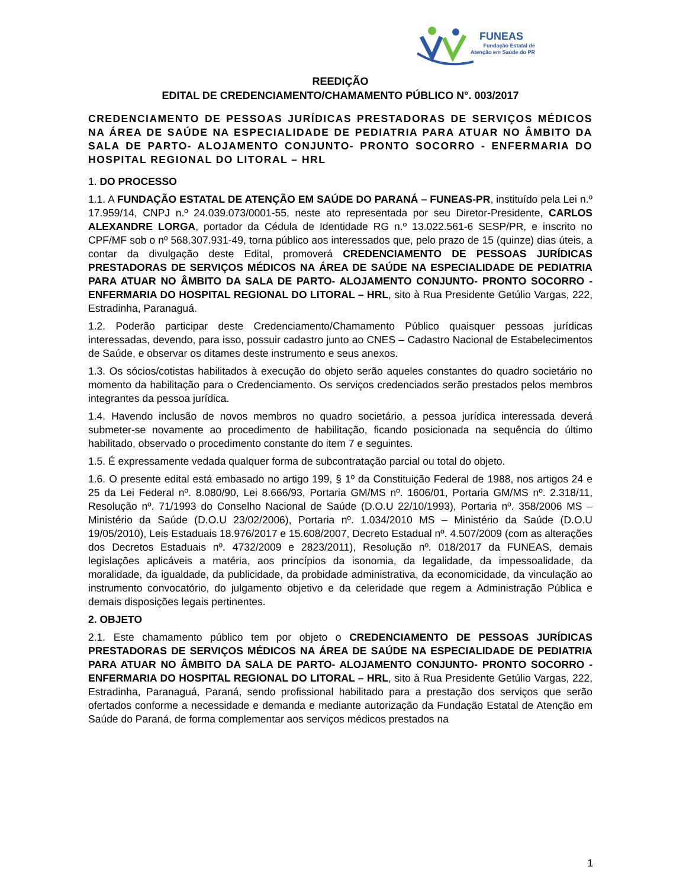FUNEAS
Fundação Estatal de
Atenção em Saúde do PR
REEDIÇÃO
EDITAL DE CREDENCIAMENTO/CHAMAMENTO PÚBLICO N°. 003/2017
CREDENCIAMENTO DE PESSOAS JURÍDICAS PRESTADORAS DE SERVIÇOS MÉDICOS NA ÁREA DE SAÚDE NA ESPECIALIDADE DE PEDIATRIA PARA ATUAR NO ÂMBITO DA SALA DE PARTO- ALOJAMENTO CONJUNTO- PRONTO SOCORRO - ENFERMARIA DO HOSPITAL REGIONAL DO LITORAL – HRL
1. DO PROCESSO
1.1. A FUNDAÇÃO ESTATAL DE ATENÇÃO EM SAÚDE DO PARANÁ – FUNEAS-PR, instituído pela Lei n.º 17.959/14, CNPJ n.º 24.039.073/0001-55, neste ato representada por seu Diretor-Presidente, CARLOS ALEXANDRE LORGA, portador da Cédula de Identidade RG n.º 13.022.561-6 SESP/PR, e inscrito no CPF/MF sob o nº 568.307.931-49, torna público aos interessados que, pelo prazo de 15 (quinze) dias úteis, a contar da divulgação deste Edital, promoverá CREDENCIAMENTO DE PESSOAS JURÍDICAS PRESTADORAS DE SERVIÇOS MÉDICOS NA ÁREA DE SAÚDE NA ESPECIALIDADE DE PEDIATRIA PARA ATUAR NO ÂMBITO DA SALA DE PARTO- ALOJAMENTO CONJUNTO- PRONTO SOCORRO - ENFERMARIA DO HOSPITAL REGIONAL DO LITORAL – HRL, sito à Rua Presidente Getúlio Vargas, 222, Estradinha, Paranaguá.
1.2. Poderão participar deste Credenciamento/Chamamento Público quaisquer pessoas jurídicas interessadas, devendo, para isso, possuir cadastro junto ao CNES – Cadastro Nacional de Estabelecimentos de Saúde, e observar os ditames deste instrumento e seus anexos.
1.3. Os sócios/cotistas habilitados à execução do objeto serão aqueles constantes do quadro societário no momento da habilitação para o Credenciamento. Os serviços credenciados serão prestados pelos membros integrantes da pessoa jurídica.
1.4. Havendo inclusão de novos membros no quadro societário, a pessoa jurídica interessada deverá submeter-se novamente ao procedimento de habilitação, ficando posicionada na sequência do último habilitado, observado o procedimento constante do item 7 e seguintes.
1.5. É expressamente vedada qualquer forma de subcontratação parcial ou total do objeto.
1.6. O presente edital está embasado no artigo 199, § 1º da Constituição Federal de 1988, nos artigos 24 e 25 da Lei Federal nº. 8.080/90, Lei 8.666/93, Portaria GM/MS nº. 1606/01, Portaria GM/MS nº. 2.318/11, Resolução nº. 71/1993 do Conselho Nacional de Saúde (D.O.U 22/10/1993), Portaria nº. 358/2006 MS – Ministério da Saúde (D.O.U 23/02/2006), Portaria nº. 1.034/2010 MS – Ministério da Saúde (D.O.U 19/05/2010), Leis Estaduais 18.976/2017 e 15.608/2007, Decreto Estadual nº. 4.507/2009 (com as alterações dos Decretos Estaduais nº. 4732/2009 e 2823/2011), Resolução nº. 018/2017 da FUNEAS, demais legislações aplicáveis a matéria, aos princípios da isonomia, da legalidade, da impessoalidade, da moralidade, da igualdade, da publicidade, da probidade administrativa, da economicidade, da vinculação ao instrumento convocatório, do julgamento objetivo e da celeridade que regem a Administração Pública e demais disposições legais pertinentes.
2. OBJETO
2.1. Este chamamento público tem por objeto o CREDENCIAMENTO DE PESSOAS JURÍDICAS PRESTADORAS DE SERVIÇOS MÉDICOS NA ÁREA DE SAÚDE NA ESPECIALIDADE DE PEDIATRIA PARA ATUAR NO ÂMBITO DA SALA DE PARTO- ALOJAMENTO CONJUNTO- PRONTO SOCORRO - ENFERMARIA DO HOSPITAL REGIONAL DO LITORAL – HRL, sito à Rua Presidente Getúlio Vargas, 222, Estradinha, Paranaguá, Paraná, sendo profissional habilitado para a prestação dos serviços que serão ofertados conforme a necessidade e demanda e mediante autorização da Fundação Estatal de Atenção em Saúde do Paraná, de forma complementar aos serviços médicos prestados na
1